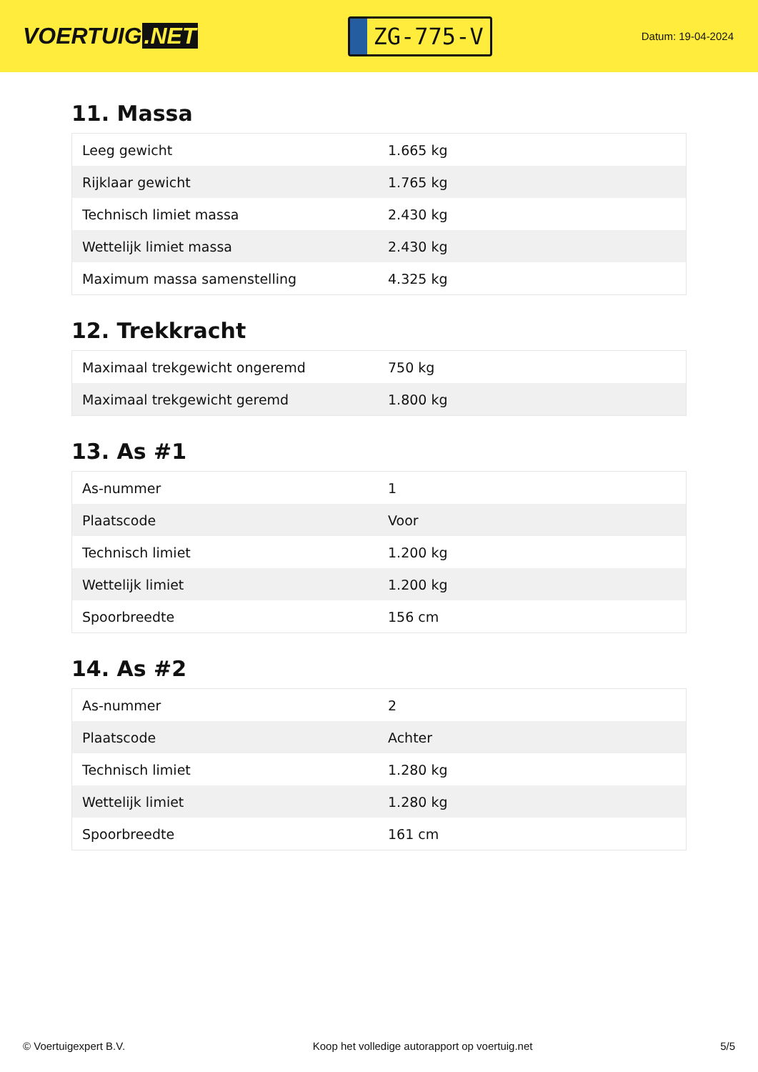VOERTUIG.NET
ZG-775-V
Datum: 19-04-2024
11. Massa
| Leeg gewicht | 1.665 kg |
| Rijklaar gewicht | 1.765 kg |
| Technisch limiet massa | 2.430 kg |
| Wettelijk limiet massa | 2.430 kg |
| Maximum massa samenstelling | 4.325 kg |
12. Trekkracht
| Maximaal trekgewicht ongeremd | 750 kg |
| Maximaal trekgewicht geremd | 1.800 kg |
13. As #1
| As-nummer | 1 |
| Plaatscode | Voor |
| Technisch limiet | 1.200 kg |
| Wettelijk limiet | 1.200 kg |
| Spoorbreedte | 156 cm |
14. As #2
| As-nummer | 2 |
| Plaatscode | Achter |
| Technisch limiet | 1.280 kg |
| Wettelijk limiet | 1.280 kg |
| Spoorbreedte | 161 cm |
© Voertuigexpert B.V. Koop het volledige autorapport op voertuig.net 5/5